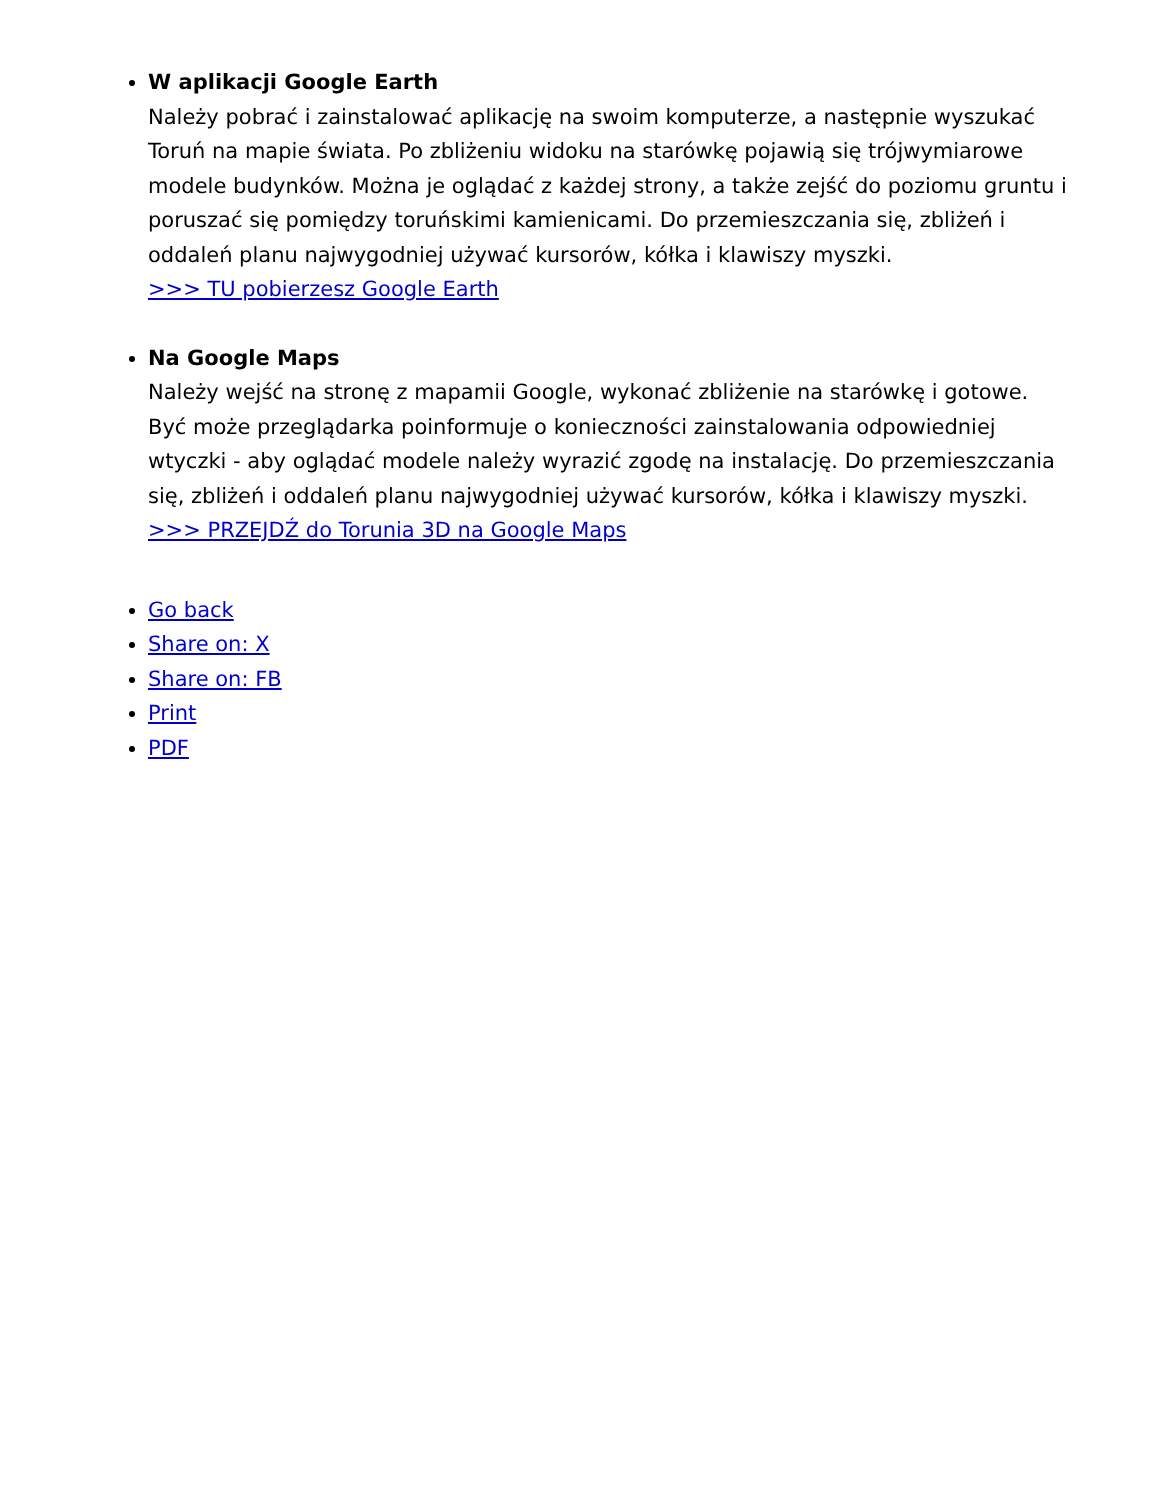W aplikacji Google Earth
Należy pobrać i zainstalować aplikację na swoim komputerze, a następnie wyszukać Toruń na mapie świata. Po zbliżeniu widoku na starówkę pojawią się trójwymiarowe modele budynków. Można je oglądać z każdej strony, a także zejść do poziomu gruntu i poruszać się pomiędzy toruńskimi kamienicami. Do przemieszczania się, zbliżeń i oddaleń planu najwygodniej używać kursorów, kółka i klawiszy myszki.
>>> TU pobierzesz Google Earth
Na Google Maps
Należy wejść na stronę z mapamii Google, wykonać zbliżenie na starówkę i gotowe. Być może przeglądarka poinformuje o konieczności zainstalowania odpowiedniej wtyczki - aby oglądać modele należy wyrazić zgodę na instalację. Do przemieszczania się, zbliżeń i oddaleń planu najwygodniej używać kursorów, kółka i klawiszy myszki.
>>> PRZEJDŹ do Torunia 3D na Google Maps
Go back
Share on: X
Share on: FB
Print
PDF